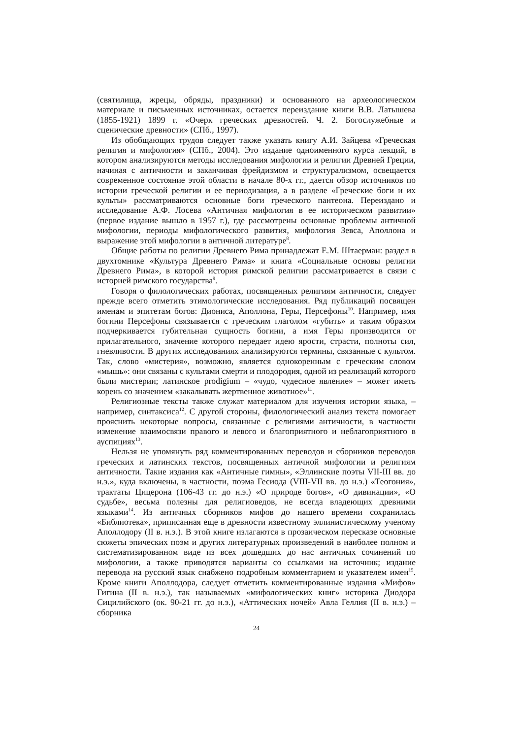(святилища, жрецы, обряды, праздники) и основанного на археологическом материале и письменных источниках, остается переиздание книги В.В. Латышева (1855-1921) 1899 г. «Очерк греческих древностей. Ч. 2. Богослужебные и сценические древности» (СПб., 1997).
Из обобщающих трудов следует также указать книгу А.И. Зайцева «Греческая религия и мифология» (СПб., 2004). Это издание одноименного курса лекций, в котором анализируются методы исследования мифологии и религии Древней Греции, начиная с античности и заканчивая фрейдизмом и структурализмом, освещается современное состояние этой области в начале 80-х гг., дается обзор источников по истории греческой религии и ее периодизация, а в разделе «Греческие боги и их культы» рассматриваются основные боги греческого пантеона. Переиздано и исследование А.Ф. Лосева «Античная мифология в ее историческом развитии» (первое издание вышло в 1957 г.), где рассмотрены основные проблемы античной мифологии, периоды мифологического развития, мифология Зевса, Аполлона и выражение этой мифологии в античной литературе<sup>8</sup>.
Общие работы по религии Древнего Рима принадлежат Е.М. Штаерман: раздел в двухтомнике «Культура Древнего Рима» и книга «Социальные основы религии Древнего Рима», в которой история римской религии рассматривается в связи с историей римского государства<sup>9</sup>.
Говоря о филологических работах, посвященных религиям античности, следует прежде всего отметить этимологические исследования. Ряд публикаций посвящен именам и эпитетам богов: Диониса, Аполлона, Геры, Персефоны<sup>10</sup>. Например, имя богини Персефоны связывается с греческим глаголом «губить» и таким образом подчеркивается губительная сущность богини, а имя Геры производится от прилагательного, значение которого передает идею ярости, страсти, полноты сил, гневливости. В других исследованиях анализируются термины, связанные с культом. Так, слово «мистерия», возможно, является однокоренным с греческим словом «мышь»: они связаны с культами смерти и плодородия, одной из реализаций которого были мистерии; латинское prodigium – «чудо, чудесное явление» – может иметь корень со значением «закалывать жертвенное животное»<sup>11</sup>.
Религиозные тексты также служат материалом для изучения истории языка, – например, синтаксиса<sup>12</sup>. С другой стороны, филологический анализ текста помогает прояснить некоторые вопросы, связанные с религиями античности, в частности изменение взаимосвязи правого и левого и благоприятного и неблагоприятного в ауспициях<sup>13</sup>.
Нельзя не упомянуть ряд комментированных переводов и сборников переводов греческих и латинских текстов, посвященных античной мифологии и религиям античности. Такие издания как «Античные гимны», «Эллинские поэты VII-III вв. до н.э.», куда включены, в частности, поэма Гесиода (VIII-VII вв. до н.э.) «Теогония», трактаты Цицерона (106-43 гг. до н.э.) «О природе богов», «О дивинации», «О судьбе», весьма полезны для религиоведов, не всегда владеющих древними языками<sup>14</sup>. Из античных сборников мифов до нашего времени сохранилась «Библиотека», приписанная еще в древности известному эллинистическому ученому Аполлодору (II в. н.э.). В этой книге излагаются в прозаическом пересказе основные сюжеты эпических поэм и других литературных произведений в наиболее полном и систематизированном виде из всех дошедших до нас античных сочинений по мифологии, а также приводятся варианты со ссылками на источник; издание перевода на русский язык снабжено подробным комментарием и указателем имен<sup>15</sup>. Кроме книги Аполлодора, следует отметить комментированные издания «Мифов» Гигина (II в. н.э.), так называемых «мифологических книг» историка Диодора Сицилийского (ок. 90-21 гг. до н.э.), «Аттических ночей» Авла Геллия (II в. н.э.) – сборника
24